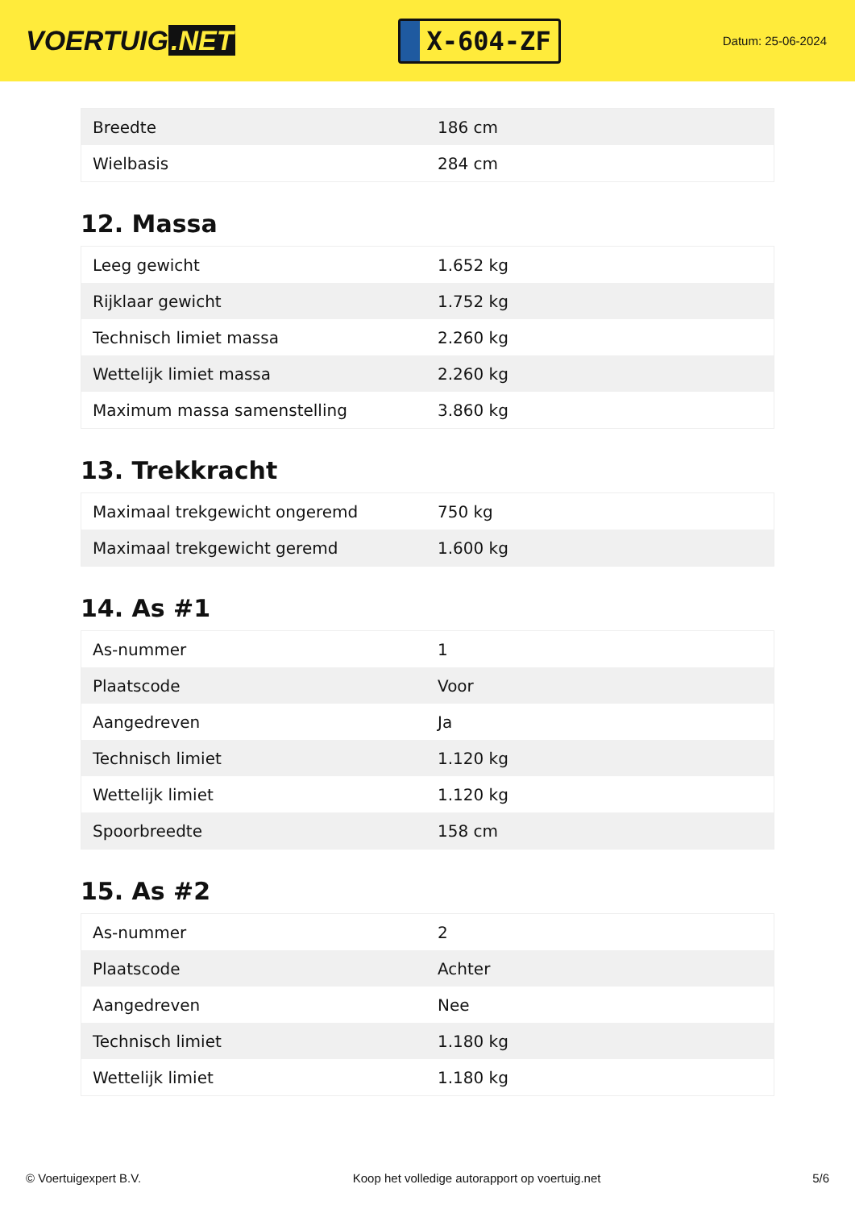VOERTUIG.NET
X-604-ZF
Datum: 25-06-2024
| Breedte | 186 cm |
| Wielbasis | 284 cm |
12. Massa
| Leeg gewicht | 1.652 kg |
| Rijklaar gewicht | 1.752 kg |
| Technisch limiet massa | 2.260 kg |
| Wettelijk limiet massa | 2.260 kg |
| Maximum massa samenstelling | 3.860 kg |
13. Trekkracht
| Maximaal trekgewicht ongeremd | 750 kg |
| Maximaal trekgewicht geremd | 1.600 kg |
14. As #1
| As-nummer | 1 |
| Plaatscode | Voor |
| Aangedreven | Ja |
| Technisch limiet | 1.120 kg |
| Wettelijk limiet | 1.120 kg |
| Spoorbreedte | 158 cm |
15. As #2
| As-nummer | 2 |
| Plaatscode | Achter |
| Aangedreven | Nee |
| Technisch limiet | 1.180 kg |
| Wettelijk limiet | 1.180 kg |
© Voertuigexpert B.V. Koop het volledige autorapport op voertuig.net
5/6